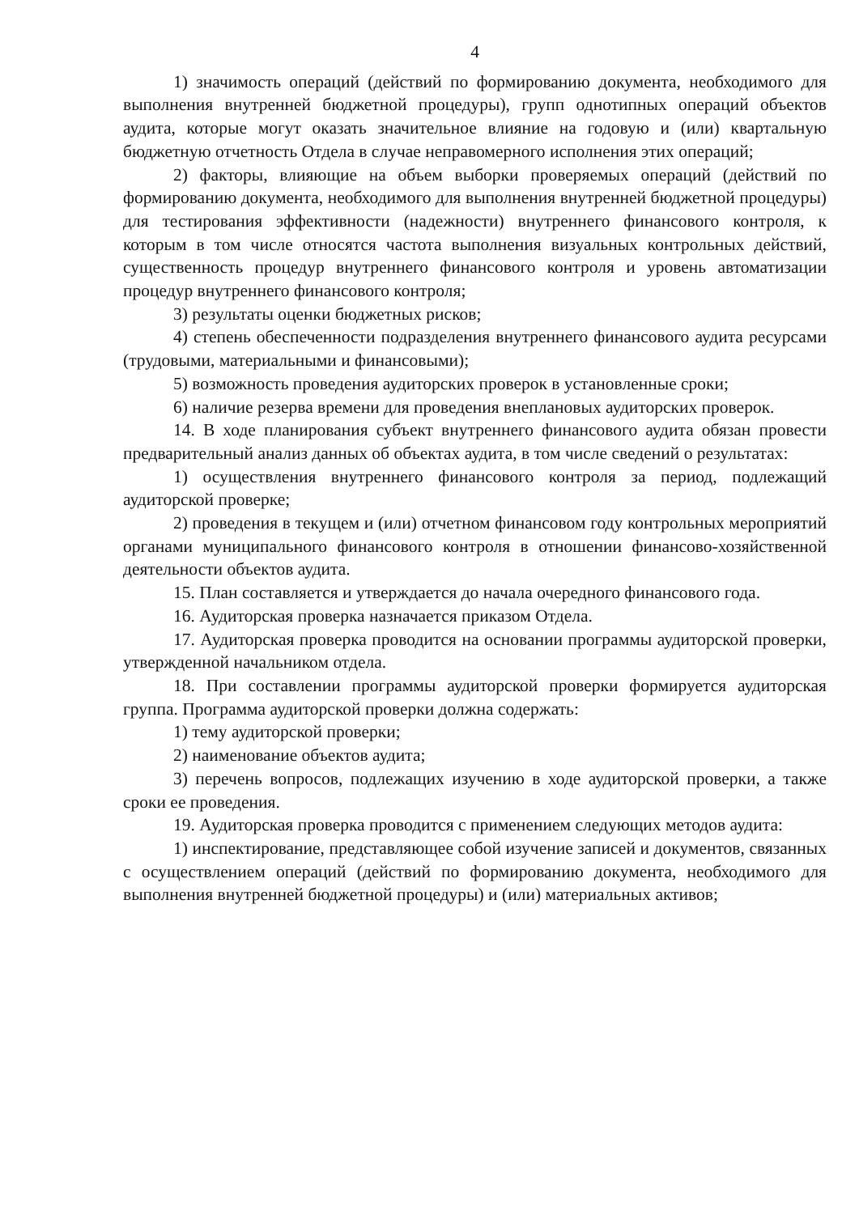4
1) значимость операций (действий по формированию документа, необходимого для выполнения внутренней бюджетной процедуры), групп однотипных операций объектов аудита, которые могут оказать значительное влияние на годовую и (или) квартальную бюджетную отчетность Отдела в случае неправомерного исполнения этих операций;
2) факторы, влияющие на объем выборки проверяемых операций (действий по формированию документа, необходимого для выполнения внутренней бюджетной процедуры) для тестирования эффективности (надежности) внутреннего финансового контроля, к которым в том числе относятся частота выполнения визуальных контрольных действий, существенность процедур внутреннего финансового контроля и уровень автоматизации процедур внутреннего финансового контроля;
3) результаты оценки бюджетных рисков;
4) степень обеспеченности подразделения внутреннего финансового аудита ресурсами (трудовыми, материальными и финансовыми);
5) возможность проведения аудиторских проверок в установленные сроки;
6) наличие резерва времени для проведения внеплановых аудиторских проверок.
14. В ходе планирования субъект внутреннего финансового аудита обязан провести предварительный анализ данных об объектах аудита, в том числе сведений о результатах:
1) осуществления внутреннего финансового контроля за период, подлежащий аудиторской проверке;
2) проведения в текущем и (или) отчетном финансовом году контрольных мероприятий органами муниципального финансового контроля в отношении финансово-хозяйственной деятельности объектов аудита.
15. План составляется и утверждается до начала очередного финансового года.
16. Аудиторская проверка назначается приказом Отдела.
17. Аудиторская проверка проводится на основании программы аудиторской проверки, утвержденной начальником отдела.
18. При составлении программы аудиторской проверки формируется аудиторская группа. Программа аудиторской проверки должна содержать:
1) тему аудиторской проверки;
2) наименование объектов аудита;
3) перечень вопросов, подлежащих изучению в ходе аудиторской проверки, а также сроки ее проведения.
19. Аудиторская проверка проводится с применением следующих методов аудита:
1) инспектирование, представляющее собой изучение записей и документов, связанных с осуществлением операций (действий по формированию документа, необходимого для выполнения внутренней бюджетной процедуры) и (или) материальных активов;